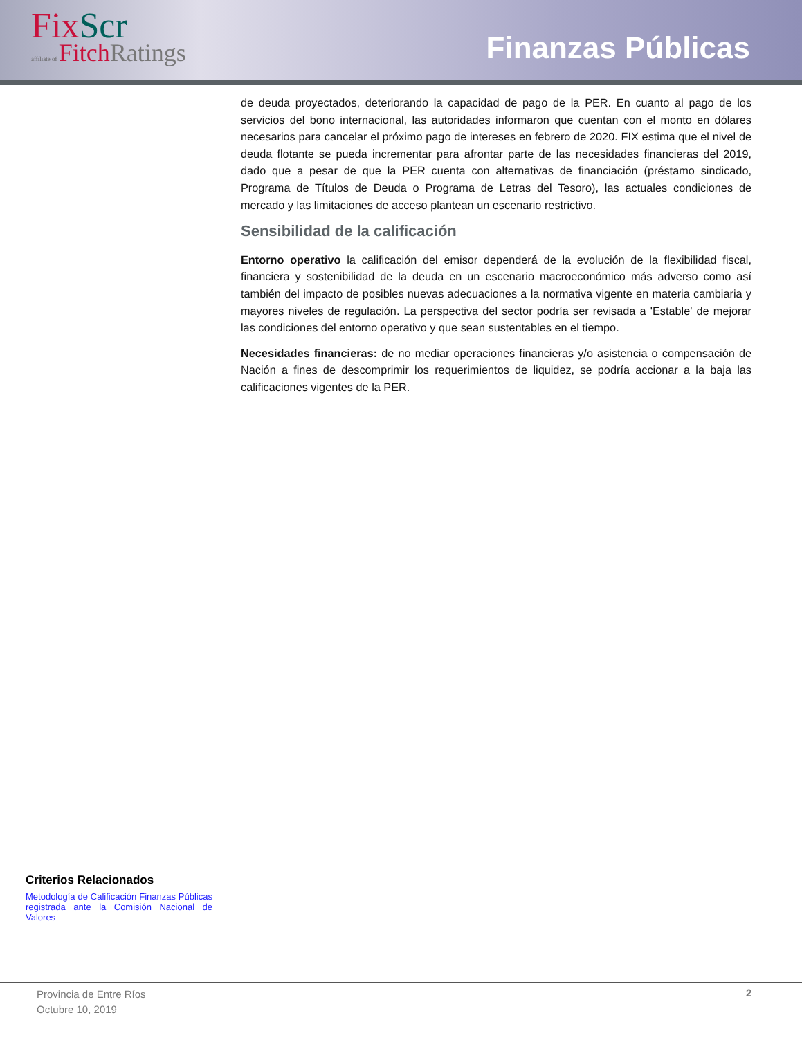Fix Scr
affiliate of FitchRatings
Finanzas Públicas
de deuda proyectados, deteriorando la capacidad de pago de la PER. En cuanto al pago de los servicios del bono internacional, las autoridades informaron que cuentan con el monto en dólares necesarios para cancelar el próximo pago de intereses en febrero de 2020. FIX estima que el nivel de deuda flotante se pueda incrementar para afrontar parte de las necesidades financieras del 2019, dado que a pesar de que la PER cuenta con alternativas de financiación (préstamo sindicado, Programa de Títulos de Deuda o Programa de Letras del Tesoro), las actuales condiciones de mercado y las limitaciones de acceso plantean un escenario restrictivo.
Sensibilidad de la calificación
Entorno operativo la calificación del emisor dependerá de la evolución de la flexibilidad fiscal, financiera y sostenibilidad de la deuda en un escenario macroeconómico más adverso como así también del impacto de posibles nuevas adecuaciones a la normativa vigente en materia cambiaria y mayores niveles de regulación. La perspectiva del sector podría ser revisada a 'Estable' de mejorar las condiciones del entorno operativo y que sean sustentables en el tiempo.
Necesidades financieras: de no mediar operaciones financieras y/o asistencia o compensación de Nación a fines de descomprimir los requerimientos de liquidez, se podría accionar a la baja las calificaciones vigentes de la PER.
Criterios Relacionados
Metodología de Calificación Finanzas Públicas registrada ante la Comisión Nacional de Valores
Provincia de Entre Ríos
Octubre 10, 2019
2